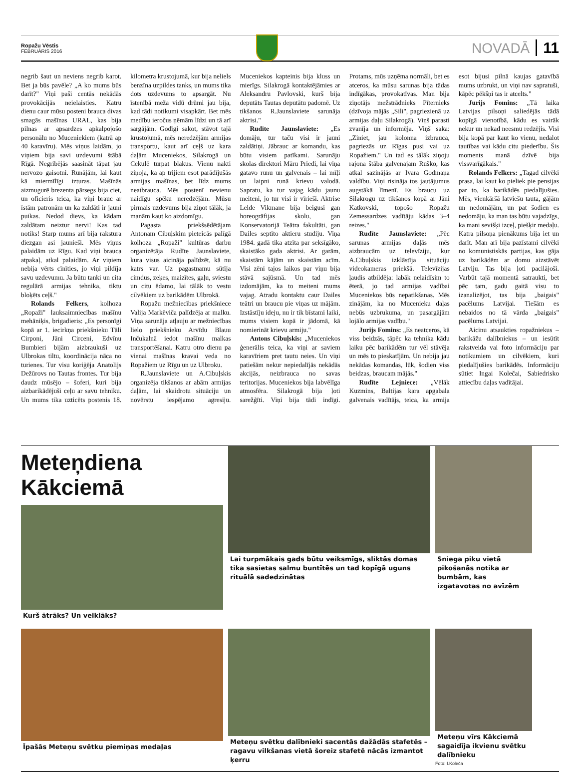Ropažu Vēstis
FEBRUĀRIS 2016
NOVADĀ 11
negrib šaut un neviens negrib karot. Bet ja būs pavēle? „A ko mums būs darīt?" Viņi paši centās nekādās provokācijās neielaisties. Katru dienu caur mūsu posteni brauca divas smagās mašīnas URAL, kas bija pilnas ar apsardzes apkalpojošo personālu no Mucenie­kiem (katrā ap 40 karavīru). Mēs viņus laidām, jo viņiem bija savi uzdevumi štābā Rīgā. Negribējās saasināt tāpat jau nervozo gaisotni. Runājām, lai kaut kā miermīlīgi izturas. Mašīnās aizmugurē brezenta pārsegs bija ciet, un oficieris teica, ka viņi brauc ar īstām patronām un ka zaldāti ir jauni puikas. Nedod dievs, ka kādam zaldātam neiztur nervi! Kas tad notiks! Starp mums arī bija rakstura diezgan asi jaunieši. Mēs viņus palaidām uz Rīgu. Kad viņi brauca atpakaļ, atkal palaidām. Ar viņiem nebija vērts cīnīties, jo viņi pildīja savu uzdevumu. Ja būtu tanki un cita regulārā armijas tehnika, tiktu bloķēts ceļš."
Rolands Felkers, kolhoza „Ropaži" lauksaimniecības mašīnu mehāniķis, brigadieris: „Es personīgi kopā ar 1. iecirkņa priekšnieku Tāli Cirponi, Jāni Circeni, Edvīnu Bumbieri bijām aizbraukuši uz Ulbrokas tiltu, koordinācija nāca no turienes. Tur visu koriģēja Anatolijs Dežūrovs no Tautas frontes. Tur bija daudz mūsējo – šoferi, kuri bija aizbarikādējuši ceļu ar savu tehniku. Un mums tika uzticēts postenis 18. kilometra krustojumā, kur bija neliels benzīna uzpildes tanks, un mums tika dots uzdevums to apsargāt. Nu īstenībā meža vidū drūmi jau bija, kad tādi notikumi visapkārt. Bet mēs medību ieročus ņēmām līdzi un tā arī sargājām. Godīgi sakot, stāvot tajā krustojumā, mēs neredzējām armijas transportu, kaut arī ceļš uz kara daļām Muceniekos, Silakrogā un Cekulē turpat blakus. Vienu nakti ziņoja, ka ap trijiem esot parādījušās armijas mašīnas, bet līdz mums neatbrauca. Mēs postenī nevienu naidīgu spēku neredzējām. Mūsu pirmais uzdevums bija ziņot tālāk, ja manām kaut ko aizdomīgu.
Pagasta priekšsēdētājam Antonam Cibuļskim pieteicās palīgā kolhoza „Ropaži" kultūras darbu organizētāja Rudīte Jaunslaviete, kura visus aicināja palīdzēt, kā nu katrs var. Uz pagastnamu sūtīja cimdus, zeķes, maizītes, gaļu, sviestu un citu ēdamo, lai tālāk to vestu cilvēkiem uz barikādēm Ulbrokā.
Ropažu mežniecības priekšniece Valija Markēviča palīdzēja ar malku. Viņa sarunāja atļauju ar mežniecības lielo priekšnieku Arvīdu Blauu Inčukalnā iedot mašīnu malkas transportēšanai. Katru otro dienu pa vienai mašīnas kravai veda no Ropažiem uz Rīgu un uz Ulbroku.
R.Jaunslaviete un A.Cibuļskis organizēja tikšanos ar abām armijas daļām, lai skaidrotu situāciju un novērstu iespējamo agresiju. Muceniekos kapteinis bija kluss un mierīgs. Silakrogā kontaktējāmies ar Aleksandru Pavlovski, kurš bija deputāts Tautas deputātu padomē. Uz tikšanos R.Jaunslaviete sarunāja aktrisi."
Rudīte Jaunslaviete: „Es domāju, tur taču visi ir jauni zaldātiņi. Jābrauc ar komandu, kas būtu visiem patīkami. Sarunāju skolas direktori Māru Priedi, lai viņa gatavo runu un galvenais – lai mīļi un laipni runā krievu valodā. Sapratu, ka tur vajag kādu jaunu meiteni, jo tur visi ir vīrieši. Aktrise Lelde Vikmane bija beigusi gan horeogrāfijas skolu, gan Konservatorijā Teātra fakultāti, gan Dailes septīto aktieru studiju. Viņa 1984. gadā tika atzīta par seksīgāko, skaistāko gada aktrisi. Ar garām, skaistām kājām un skaistām acīm. Visi zēni tajos laikos par viņu bija stāvā sajūsmā. Un tad mēs izdomājām, ka to meiteni mums vajag. Atradu kontaktu caur Dailes teātri un braucu pie viņas uz mājām. Izstāstīju ideju, nu ir tik bīstami laiki, mums visiem kopā ir jādomā, kā nomierināt krievu armiju."
Antons Cibuļskis: „Muceniekos ģenerālis teica, ka viņi ar saviem karavīriem pret tautu neies. Un viņi patiešām nekur nepiedalījās nekādās akcijās, neizbrauca no savas teritorijas. Muceniekos bija labvēlīga atmosfēra. Silakrogā bija ļoti sarežģīti. Viņi bija tādi indīgi. Protams, mūs uzņēma normāli, bet es atceros, ka mūsu sarunas bija tādas indīgākas, provokatīvas. Man bija ziņotājs mežstrādnieks Pīternieks (dzīvoja mājās „Sili", pagriezienā uz armijas daļu Silakrogā). Viņš parasti zvanīja un informēja. Viņš saka: „Ziniet, jau kolonna izbrauca, pagriezās uz Rīgas pusi vai uz Ropažiem." Un tad es tālāk ziņoju rajona štāba galvenajam Ruško, kas atkal sazinājās ar Ivara Godmaņa valdību. Viņi risināja tos jautājumus augstākā līmenī. Es braucu uz Silakrogu uz tikšanos kopā ar Jāni Katkovski, topošo Ropažu Zemessardzes vadītāju kādas 3–4 reizes."
Rudīte Jaunslaviete: „Pēc sarunas armijas daļās mēs aizbraucām uz televīziju, kur A.Cibuļskis izklāstīja situāciju videokameras priekšā. Televīzijas ļaudis atbildēja: labāk nelaidīsim to ēterā, jo tad armijas vadībai Muceniekos būs nepatikšanas. Mēs zinājām, ka no Mucenieku daļas nebūs uzbrukuma, un pasargājām lojālo armijas vadību."
Jurijs Fomins: „Es neatceros, kā viss beidzās, tāpēc ka tehnika kādu laiku pēc barikādēm tur vēl stāvēja un mēs to pieskatījām. Un nebija jau nekādas komandas, lūk, šodien viss beidzas, braucam mājās."
Rudīte Lejniece: „Vēlāk Kuzmins, Baltijas kara apgabala galvenais vadītājs, teica, ka armija esot bijusi pilnā kaujas gatavībā mums uzbrukt, un viņi nav sapratuši, kāpēc pēkšņi tas ir atcelts."
Jurijs Fomins: „Tā laika Latvijas pilsoņi saliedējās tādā kopīgā vienotībā, kādu es vairāk nekur un nekad neesmu redzējis. Visi bija kopā par kaut ko vienu, nedalot tautības vai kādu citu piederību. Šis moments manā dzīvē bija vissvarīgākais."
Rolands Felkers: „Tagad cilvēki prasa, lai kaut ko pieliek pie pensijas par to, ka barikādēs piedalījušies. Mēs, vienkāršā latviešu tauta, gājām un nedomājām, un pat šodien es nedomāju, ka man tas būtu vajadzīgs, ka mani sevišķi izceļ, piešķir medaļu. Katra pilsoņa pienākums bija iet un darīt. Man arī bija pazīstami cilvēki no komunistiskās partijas, kas gāja uz barikādēm ar domu aizstāvēt Latviju. Tas bija ļoti pacilājoši. Varbūt tajā momentā satraukti, bet pēc tam, gadu gaitā visu to izanalizējot, tas bija „baigais" pacēlums Latvijai. Tiešām es nebaidos no tā vārda „baigais" pacēlums Latvijai.
Aicinu atsaukties ropažniekus – barikāžu dalībniekus – un iesūtīt rakstveida vai foto informāciju par notikumiem un cilvēkiem, kuri piedalījušies barikādēs. Informāciju sūtiet Ingai Kolečai, Sabiedrisko attiecību daļas vadītājai.
Meteņdiena Kākciemā
Kurš ātrāks? Un veiklāks?
Lai turpmākais gads būtu veiksmīgs, sliktās domas tika sasietas salmu buntītēs un tad kopīgā uguns rituālā sadedzinātas
Sniega piku vietā pikošanās notika ar bumbām, kas izgatavotas no avīzēm
Īpašās Meteņu svētku piemiņas medaļas
Meteņu svētku dalībnieki sacentās dažādās stafetēs – ragavu vilkšanas vietā šoreiz stafetē nācās izmantot ķerru
Meteņu vīrs Kākciemā sagaidīja ikvienu svētku dalībnieku
Foto: I.Koleča